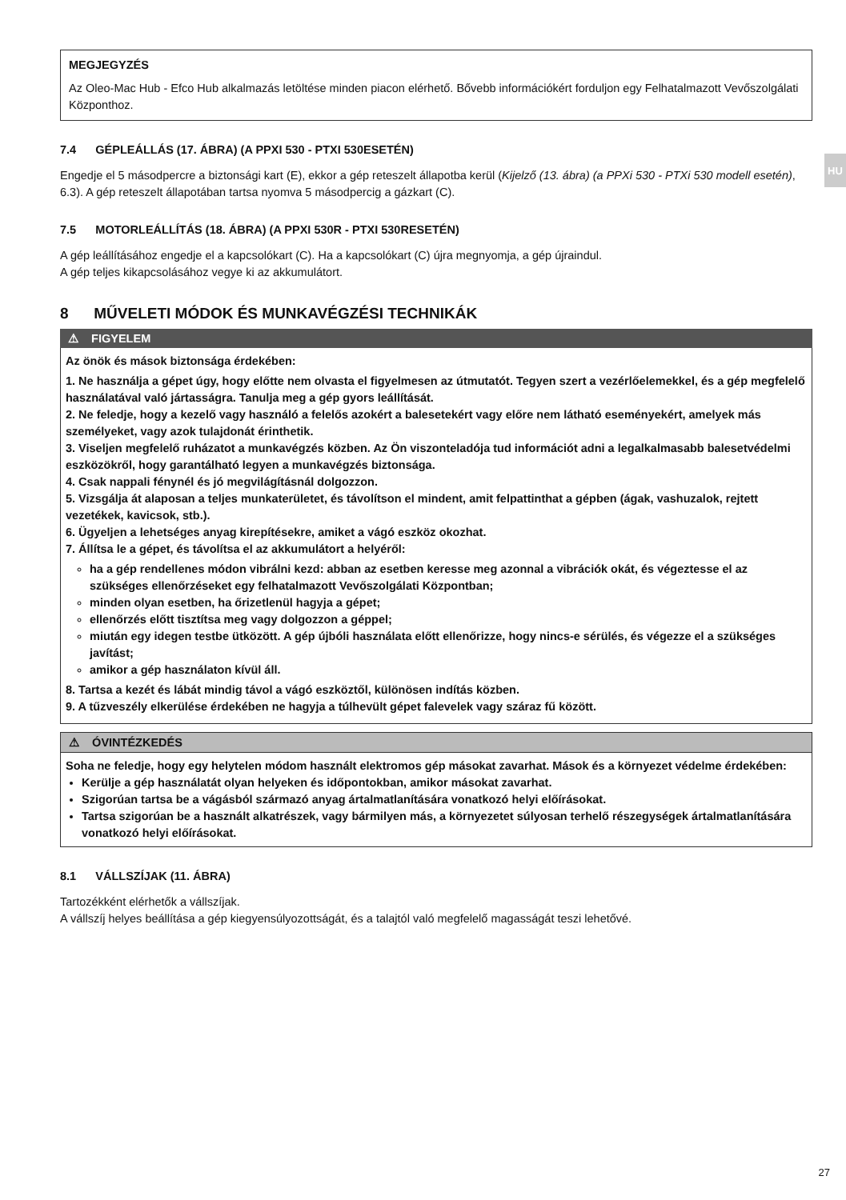HU
MEGJEGYZÉS
Az Oleo-Mac Hub - Efco Hub alkalmazás letöltése minden piacon elérhető. Bővebb információkért forduljon egy Felhatalmazott Vevőszolgálati Központhoz.
7.4 GÉPLEÁLLÁS (17. ÁBRA) (A PPXI 530 - PTXI 530ESETÉN)
Engedje el 5 másodpercre a biztonsági kart (E), ekkor a gép reteszelt állapotba kerül (Kijelző (13. ábra) (a PPXi 530 - PTXi 530 modell esetén), 6.3). A gép reteszelt állapotában tartsa nyomva 5 másodpercig a gázkart (C).
7.5 MOTORLEÁLLÍTÁS (18. ÁBRA) (A PPXI 530R - PTXI 530RESETÉN)
A gép leállításához engedje el a kapcsolókart (C). Ha a kapcsolókart (C) újra megnyomja, a gép újraindul.
A gép teljes kikapcsolásához vegye ki az akkumulátort.
8 MŰVELETI MÓDOK ÉS MUNKAVÉGZÉSI TECHNIKÁK
⚠ FIGYELEM
Az önök és mások biztonsága érdekében:
1. Ne használja a gépet úgy, hogy előtte nem olvasta el figyelmesen az útmutatót. Tegyen szert a vezérlőelemekkel, és a gép megfelelő használatával való jártasságra. Tanulja meg a gép gyors leállítását.
2. Ne feledje, hogy a kezelő vagy használó a felelős azokért a balesetekért vagy előre nem látható eseményekért, amelyek más személyeket, vagy azok tulajdonát érinthetik.
3. Viseljen megfelelő ruházatot a munkavégzés közben. Az Ön viszonteladója tud információt adni a legalkalmasabb balesetvédelmi eszközökről, hogy garantálható legyen a munkavégzés biztonsága.
4. Csak nappali fénynél és jó megvilágításnál dolgozzon.
5. Vizsgálja át alaposan a teljes munkaterületet, és távolítson el mindent, amit felpattinthat a gépben (ágak, vashuzalok, rejtett vezetékek, kavicsok, stb.).
6. Ügyeljen a lehetséges anyag kirepítésekre, amiket a vágó eszköz okozhat.
7. Állítsa le a gépet, és távolítsa el az akkumulátort a helyéről:
ha a gép rendellenes módon vibrálni kezd: abban az esetben keresse meg azonnal a vibrációk okát, és végeztesse el az szükséges ellenőrzéseket egy felhatalmazott Vevőszolgálati Központban;
minden olyan esetben, ha őrizetlenül hagyja a gépet;
ellenőrzés előtt tisztítsa meg vagy dolgozzon a géppel;
miután egy idegen testbe ütközött. A gép újbóli használata előtt ellenőrizze, hogy nincs-e sérülés, és végezze el a szükséges javítást;
amikor a gép használaton kívül áll.
8. Tartsa a kezét és lábát mindig távol a vágó eszköztől, különösen indítás közben.
9. A tűzveszély elkerülése érdekében ne hagyja a túlhevült gépet falevelek vagy száraz fű között.
⚠ ÓVINTÉZKEDÉS
Soha ne feledje, hogy egy helytelen módom használt elektromos gép másokat zavarhat. Mások és a környezet védelme érdekében:
Kerülje a gép használatát olyan helyeken és időpontokban, amikor másokat zavarhat.
Szigorúan tartsa be a vágásból származó anyag ártalmatlanítására vonatkozó helyi előírásokat.
Tartsa szigorúan be a használt alkatrészek, vagy bármilyen más, a környezetet súlyosan terhelő részegységek ártalmatlanítására vonatkozó helyi előírásokat.
8.1 VÁLLSZÍJAK (11. ÁBRA)
Tartozékként elérhetők a vállszíjak.
A vállszíj helyes beállítása a gép kiegyensúlyozottságát, és a talajtól való megfelelő magasságát teszi lehetővé.
27